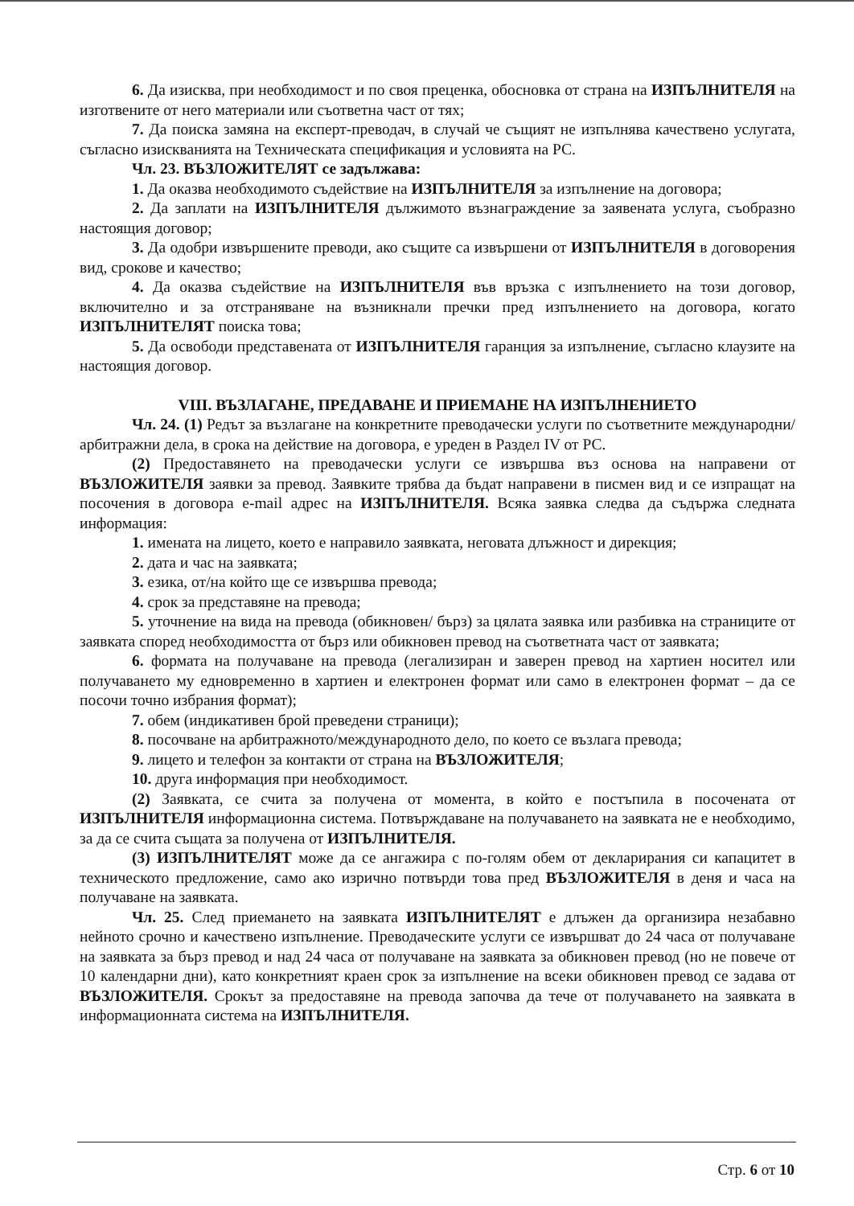6. Да изисква, при необходимост и по своя преценка, обосновка от страна на ИЗПЪЛНИТЕЛЯ на изготвените от него материали или съответна част от тях;
7. Да поиска замяна на експерт-преводач, в случай че същият не изпълнява качествено услугата, съгласно изискванията на Техническата спецификация и условията на РС.
Чл. 23. ВЪЗЛОЖИТЕЛЯТ се задължава:
1. Да оказва необходимото съдействие на ИЗПЪЛНИТЕЛЯ за изпълнение на договора;
2. Да заплати на ИЗПЪЛНИТЕЛЯ дължимото възнаграждение за заявената услуга, съобразно настоящия договор;
3. Да одобри извършените преводи, ако същите са извършени от ИЗПЪЛНИТЕЛЯ в договорения вид, срокове и качество;
4. Да оказва съдействие на ИЗПЪЛНИТЕЛЯ във връзка с изпълнението на този договор, включително и за отстраняване на възникнали пречки пред изпълнението на договора, когато ИЗПЪЛНИТЕЛЯТ поиска това;
5. Да освободи представената от ИЗПЪЛНИТЕЛЯ гаранция за изпълнение, съгласно клаузите на настоящия договор.
VIII. ВЪЗЛАГАНЕ, ПРЕДАВАНЕ И ПРИЕМАНЕ НА ИЗПЪЛНЕНИЕТО
Чл. 24. (1) Редът за възлагане на конкретните преводачески услуги по съответните международни/арбитражни дела, в срока на действие на договора, е уреден в Раздел IV от РС.
(2) Предоставянето на преводачески услуги се извършва въз основа на направени от ВЪЗЛОЖИТЕЛЯ заявки за превод. Заявките трябва да бъдат направени в писмен вид и се изпращат на посочения в договора e-mail адрес на ИЗПЪЛНИТЕЛЯ. Всяка заявка следва да съдържа следната информация:
1. имената на лицето, което е направило заявката, неговата длъжност и дирекция;
2. дата и час на заявката;
3. езика, от/на който ще се извършва превода;
4. срок за представяне на превода;
5. уточнение на вида на превода (обикновен/ бърз) за цялата заявка или разбивка на страниците от заявката според необходимостта от бърз или обикновен превод на съответната част от заявката;
6. формата на получаване на превода (легализиран и заверен превод на хартиен носител или получаването му едновременно в хартиен и електронен формат или само в електронен формат – да се посочи точно избрания формат);
7. обем (индикативен брой преведени страници);
8. посочване на арбитражното/международното дело, по което се възлага превода;
9. лицето и телефон за контакти от страна на ВЪЗЛОЖИТЕЛЯ;
10. друга информация при необходимост.
(2) Заявката, се счита за получена от момента, в който е постъпила в посочената от ИЗПЪЛНИТЕЛЯ информационна система. Потвърждаване на получаването на заявката не е необходимо, за да се счита същата за получена от ИЗПЪЛНИТЕЛЯ.
(3) ИЗПЪЛНИТЕЛЯТ може да се ангажира с по-голям обем от декларирания си капацитет в техническото предложение, само ако изрично потвърди това пред ВЪЗЛОЖИТЕЛЯ в деня и часа на получаване на заявката.
Чл. 25. След приемането на заявката ИЗПЪЛНИТЕЛЯТ е длъжен да организира незабавно нейното срочно и качествено изпълнение. Преводаческите услуги се извършват до 24 часа от получаване на заявката за бърз превод и над 24 часа от получаване на заявката за обикновен превод (но не повече от 10 календарни дни), като конкретният краен срок за изпълнение на всеки обикновен превод се задава от ВЪЗЛОЖИТЕЛЯ. Срокът за предоставяне на превода започва да тече от получаването на заявката в информационната система на ИЗПЪЛНИТЕЛЯ.
Стр. 6 от 10